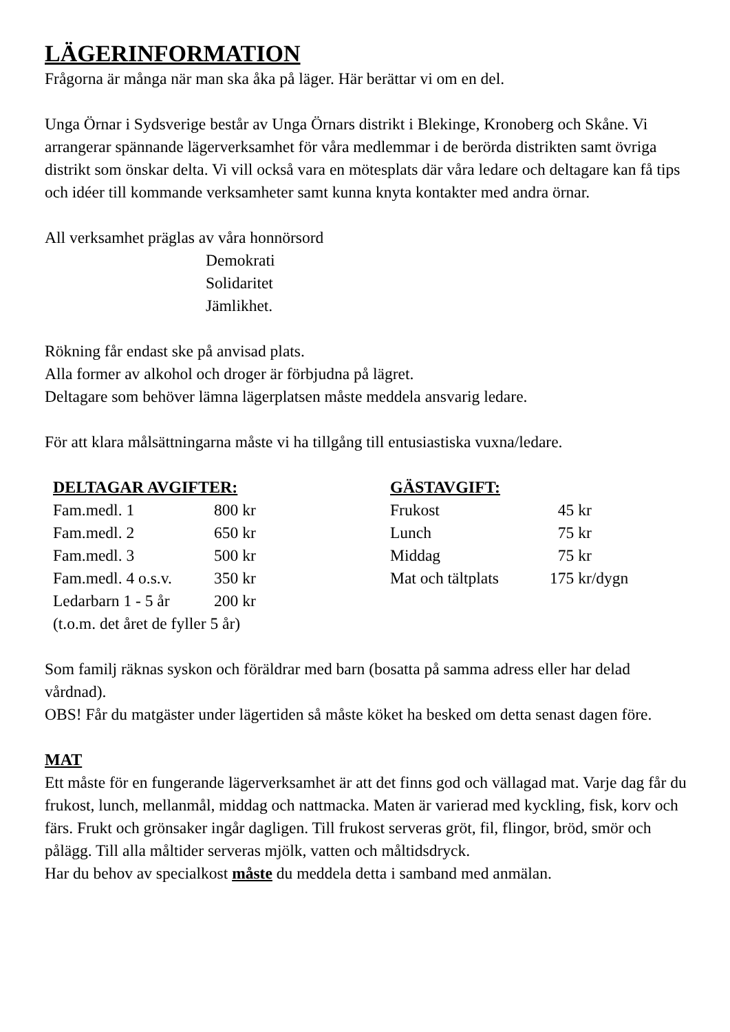LÄGERINFORMATION
Frågorna är många när man ska åka på läger. Här berättar vi om en del.
Unga Örnar i Sydsverige består av Unga Örnars distrikt i Blekinge, Kronoberg och Skåne. Vi arrangerar spännande lägerverksamhet för våra medlemmar i de berörda distrikten samt övriga distrikt som önskar delta. Vi vill också vara en mötesplats där våra ledare och deltagare kan få tips och idéer till kommande verksamheter samt kunna knyta kontakter med andra örnar.
All verksamhet präglas av våra honnörsord
Demokrati
Solidaritet
Jämlikhet.
Rökning får endast ske på anvisad plats.
Alla former av alkohol och droger är förbjudna på lägret.
Deltagare som behöver lämna lägerplatsen måste meddela ansvarig ledare.
För att klara målsättningarna måste vi ha tillgång till entusiastiska vuxna/ledare.
| DELTAGAR AVGIFTER: | |
| --- | --- |
| Fam.medl. 1 | 800 kr |
| Fam.medl. 2 | 650 kr |
| Fam.medl. 3 | 500 kr |
| Fam.medl. 4 o.s.v. | 350 kr |
| Ledarbarn 1 - 5 år | 200 kr |
| (t.o.m. det året de fyller 5 år) | |
| GÄSTAVGIFT: | |
| --- | --- |
| Frukost | 45 kr |
| Lunch | 75 kr |
| Middag | 75 kr |
| Mat och tältplats | 175 kr/dygn |
Som familj räknas syskon och föräldrar med barn (bosatta på samma adress eller har delad vårdnad).
OBS! Får du matgäster under lägertiden så måste köket ha besked om detta senast dagen före.
MAT
Ett måste för en fungerande lägerverksamhet är att det finns god och vällagad mat. Varje dag får du frukost, lunch, mellanmål, middag och nattmacka. Maten är varierad med kyckling, fisk, korv och färs. Frukt och grönsaker ingår dagligen. Till frukost serveras gröt, fil, flingor, bröd, smör och pålägg. Till alla måltider serveras mjölk, vatten och måltidsdryck.
Har du behov av specialkost måste du meddela detta i samband med anmälan.